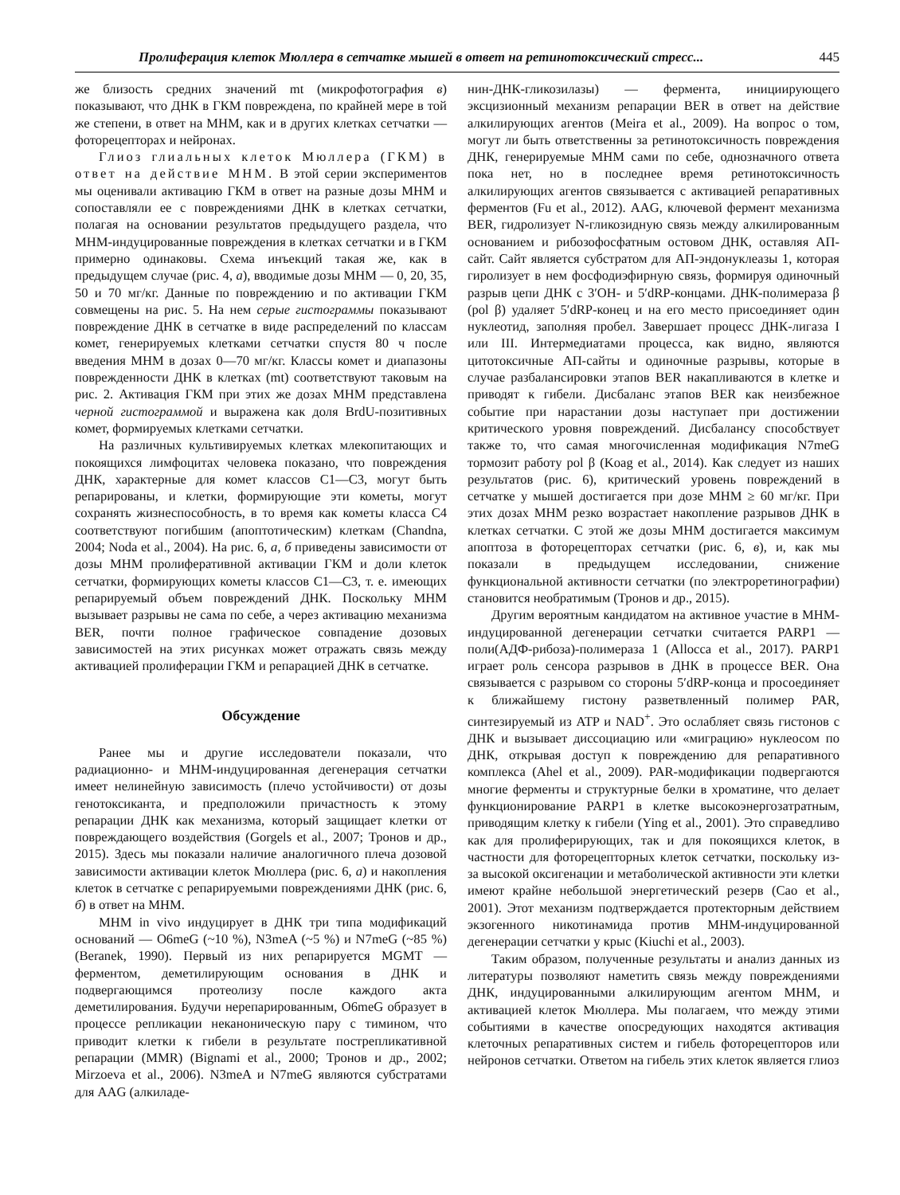Пролиферация клеток Мюллера в сетчатке мышей в ответ на ретинотоксический стресс... 445
же близость средних значений mt (микрофотография в) показывают, что ДНК в ГКМ повреждена, по крайней мере в той же степени, в ответ на МНМ, как и в других клетках сетчатки — фоторецепторах и нейронах.
Глиоз глиальных клеток Мюллера (ГКМ) в ответ на действие МНМ. В этой серии экспериментов мы оценивали активацию ГКМ в ответ на разные дозы МНМ и сопоставляли ее с повреждениями ДНК в клетках сетчатки, полагая на основании результатов предыдущего раздела, что МНМ-индуцированные повреждения в клетках сетчатки и в ГКМ примерно одинаковы. Схема инъекций такая же, как в предыдущем случае (рис. 4, а), вводимые дозы МНМ — 0, 20, 35, 50 и 70 мг/кг. Данные по повреждению и по активации ГКМ совмещены на рис. 5. На нем серые гистограммы показывают повреждение ДНК в сетчатке в виде распределений по классам комет, генерируемых клетками сетчатки спустя 80 ч после введения МНМ в дозах 0—70 мг/кг. Классы комет и диапазоны поврежденности ДНК в клетках (mt) соответствуют таковым на рис. 2. Активация ГКМ при этих же дозах МНМ представлена черной гистограммой и выражена как доля BrdU-позитивных комет, формируемых клетками сетчатки.
На различных культивируемых клетках млекопитающих и покоящихся лимфоцитах человека показано, что повреждения ДНК, характерные для комет классов С1—С3, могут быть репарированы, и клетки, формирующие эти кометы, могут сохранять жизнеспособность, в то время как кометы класса С4 соответствуют погибшим (апоптотическим) клеткам (Chandna, 2004; Noda et al., 2004). На рис. 6, а, б приведены зависимости от дозы МНМ пролиферативной активации ГКМ и доли клеток сетчатки, формирующих кометы классов С1—С3, т. е. имеющих репарируемый объем повреждений ДНК. Поскольку МНМ вызывает разрывы не сама по себе, а через активацию механизма BER, почти полное графическое совпадение дозовых зависимостей на этих рисунках может отражать связь между активацией пролиферации ГКМ и репарацией ДНК в сетчатке.
Обсуждение
Ранее мы и другие исследователи показали, что радиационно- и МНМ-индуцированная дегенерация сетчатки имеет нелинейную зависимость (плечо устойчивости) от дозы генотоксиканта, и предположили причастность к этому репарации ДНК как механизма, который защищает клетки от повреждающего воздействия (Gorgels et al., 2007; Тронов и др., 2015). Здесь мы показали наличие аналогичного плеча дозовой зависимости активации клеток Мюллера (рис. 6, а) и накопления клеток в сетчатке с репарируемыми повреждениями ДНК (рис. 6, б) в ответ на МНМ.
МНМ in vivo индуцирует в ДНК три типа модификаций оснований — O6meG (~10 %), N3meA (~5 %) и N7meG (~85 %) (Beranek, 1990). Первый из них репарируется MGMT — ферментом, деметилирующим основания в ДНК и подвергающимся протеолизу после каждого акта деметилирования. Будучи нерепарированным, O6meG образует в процессе репликации неканоническую пару с тимином, что приводит клетки к гибели в результате пострепликативной репарации (MMR) (Bignami et al., 2000; Тронов и др., 2002; Mirzoeva et al., 2006). N3meA и N7meG являются субстратами для AAG (алкиладе-
нин-ДНК-гликозилазы) — фермента, инициирующего эксцизионный механизм репарации BER в ответ на действие алкилирующих агентов (Meira et al., 2009). На вопрос о том, могут ли быть ответственны за ретинотоксичность повреждения ДНК, генерируемые МНМ сами по себе, однозначного ответа пока нет, но в последнее время ретинотоксичность алкилирующих агентов связывается с активацией репаративных ферментов (Fu et al., 2012). AAG, ключевой фермент механизма BER, гидролизует N-гликозидную связь между алкилированным основанием и рибозофосфатным остовом ДНК, оставляя АП-сайт. Сайт является субстратом для АП-эндонуклеазы 1, которая гиролизует в нем фосфодиэфирную связь, формируя одиночный разрыв цепи ДНК с 3′OH- и 5′dRP-концами. ДНК-полимераза β (pol β) удаляет 5′dRP-конец и на его место присоединяет один нуклеотид, заполняя пробел. Завершает процесс ДНК-лигаза I или III. Интермедиатами процесса, как видно, являются цитотоксичные АП-сайты и одиночные разрывы, которые в случае разбалансировки этапов BER накапливаются в клетке и приводят к гибели. Дисбаланс этапов BER как неизбежное событие при нарастании дозы наступает при достижении критического уровня повреждений. Дисбалансу способствует также то, что самая многочисленная модификация N7meG тормозит работу pol β (Koag et al., 2014). Как следует из наших результатов (рис. 6), критический уровень повреждений в сетчатке у мышей достигается при дозе МНМ ≥ 60 мг/кг. При этих дозах МНМ резко возрастает накопление разрывов ДНК в клетках сетчатки. С этой же дозы МНМ достигается максимум апоптоза в фоторецепторах сетчатки (рис. 6, в), и, как мы показали в предыдущем исследовании, снижение функциональной активности сетчатки (по электроретинографии) становится необратимым (Тронов и др., 2015).
Другим вероятным кандидатом на активное участие в МНМ-индуцированной дегенерации сетчатки считается PARP1 — поли(АДФ-рибоза)-полимераза 1 (Allocca et al., 2017). PARP1 играет роль сенсора разрывов в ДНК в процессе BER. Она связывается с разрывом со стороны 5′dRP-конца и просоединяет к ближайшему гистону разветвленный полимер PAR, синтезируемый из ATP и NAD<sup>+</sup>. Это ослабляет связь гистонов с ДНК и вызывает диссоциацию или «миграцию» нуклеосом по ДНК, открывая доступ к повреждению для репаративного комплекса (Ahel et al., 2009). PAR-модификации подвергаются многие ферменты и структурные белки в хроматине, что делает функционирование PARP1 в клетке высокоэнергозатратным, приводящим клетку к гибели (Ying et al., 2001). Это справедливо как для пролиферирующих, так и для покоящихся клеток, в частности для фоторецепторных клеток сетчатки, поскольку из-за высокой оксигенации и метаболической активности эти клетки имеют крайне небольшой энергетический резерв (Cao et al., 2001). Этот механизм подтверждается протекторным действием экзогенного никотинамида против МНМ-индуцированной дегенерации сетчатки у крыс (Kiuchi et al., 2003).
Таким образом, полученные результаты и анализ данных из литературы позволяют наметить связь между повреждениями ДНК, индуцированными алкилирующим агентом МНМ, и активацией клеток Мюллера. Мы полагаем, что между этими событиями в качестве опосредующих находятся активация клеточных репаративных систем и гибель фоторецепторов или нейронов сетчатки. Ответом на гибель этих клеток является глиоз